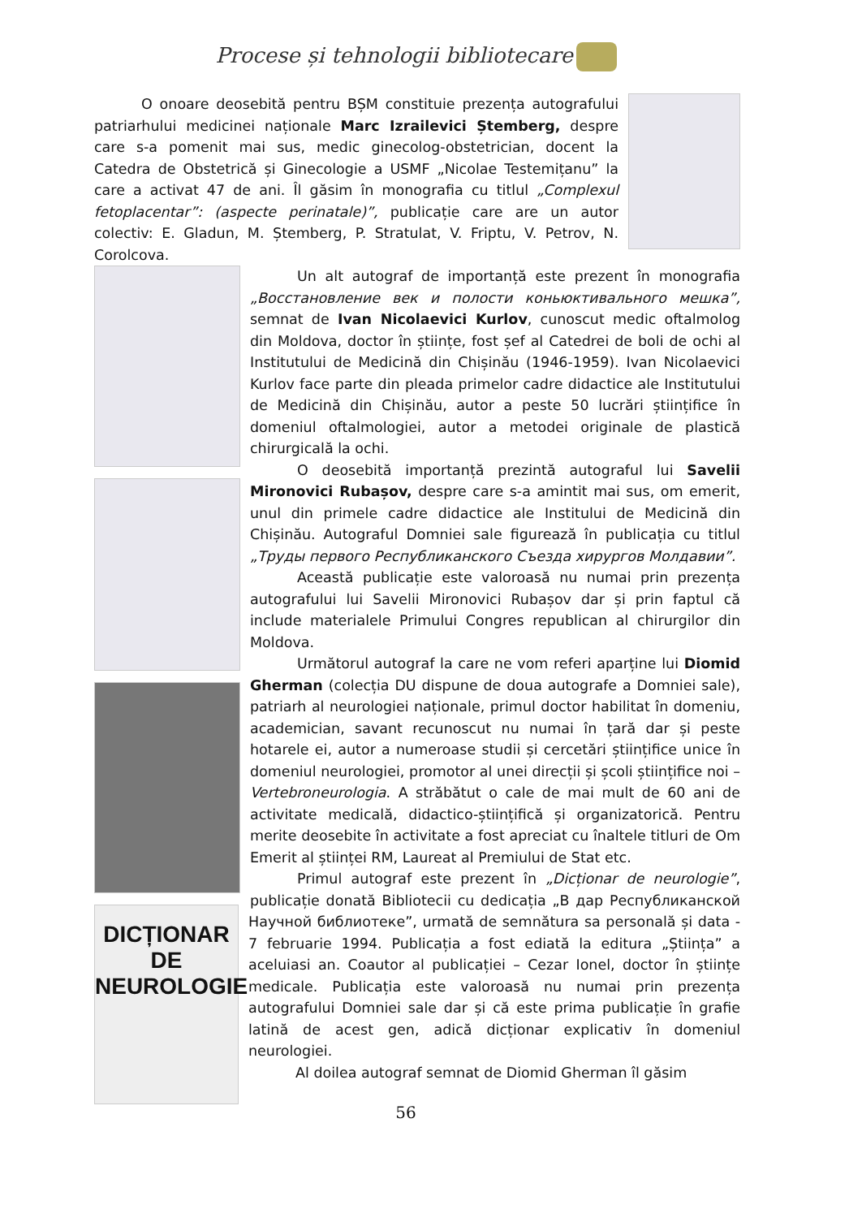Procese și tehnologii bibliotecare
O onoare deosebită pentru BȘM constituie prezența autografului patriarhului medicinei naționale Marc Izrailevici Ștemberg, despre care s-a pomenit mai sus, medic ginecolog-obstetrician, docent la Catedra de Obstetrică și Ginecologie a USMF „Nicolae Testemițanu” la care a activat 47 de ani. Îl găsim în monografia cu titlul „Complexul fetoplacentar”: (aspecte perinatale)”, publicație care are un autor colectiv: E. Gladun, M. Ștemberg, P. Stratulat, V. Friptu, V. Petrov, N. Corolcova.
Un alt autograf de importanță este prezent în monografia „Восстановление век и полости коньюктивального мешка”, semnat de Ivan Nicolaevici Kurlov, cunoscut medic oftalmolog din Moldova, doctor în științe, fost șef al Catedrei de boli de ochi al Institutului de Medicină din Chișinău (1946-1959). Ivan Nicolaevici Kurlov face parte din pleada primelor cadre didactice ale Institutului de Medicină din Chișinău, autor a peste 50 lucrări științifice în domeniul oftalmologiei, autor a metodei originale de plastică chirurgicală la ochi.
O deosebită importanță prezintă autograful lui Savelii Mironovici Rubașov, despre care s-a amintit mai sus, om emerit, unul din primele cadre didactice ale Institului de Medicină din Chișinău. Autograful Domniei sale figurează în publicația cu titlul „Труды первого Республиканского Съезда хирургов Молдавии”.
Această publicație este valoroasă nu numai prin prezența autografului lui Savelii Mironovici Rubașov dar și prin faptul că include materialele Primului Congres republican al chirurgilor din Moldova.
Următorul autograf la care ne vom referi aparține lui Diomid Gherman (colecția DU dispune de doua autografe a Domniei sale), patriarh al neurologiei naționale, primul doctor habilitat în domeniu, academician, savant recunoscut nu numai în țară dar și peste hotarele ei, autor a numeroase studii și cercetări științifice unice în domeniul neurologiei, promotor al unei direcții și școli științifice noi – Vertebroneurologia. A străbătut o cale de mai mult de 60 ani de activitate medicală, didactico-științifică și organizatorică. Pentru merite deosebite în activitate a fost apreciat cu înaltele titluri de Om Emerit al științei RM, Laureat al Premiului de Stat etc.
DICȚIONAR
DE
NEUROLOGIE
Primul autograf este prezent în „Dicționar de neurologie”, publicație donată Bibliotecii cu dedicația „В дар Республиканской Научной библиотеке”, urmată de semnătura sa personală și data - 7 februarie 1994. Publicația a fost ediată la editura „Știința” a aceluiasi an. Coautor al publicației – Cezar Ionel, doctor în științe medicale. Publicația este valoroasă nu numai prin prezența autografului Domniei sale dar și că este prima publicație în grafie latină de acest gen, adică dicționar explicativ în domeniul neurologiei.
Al doilea autograf semnat de Diomid Gherman îl găsim
56